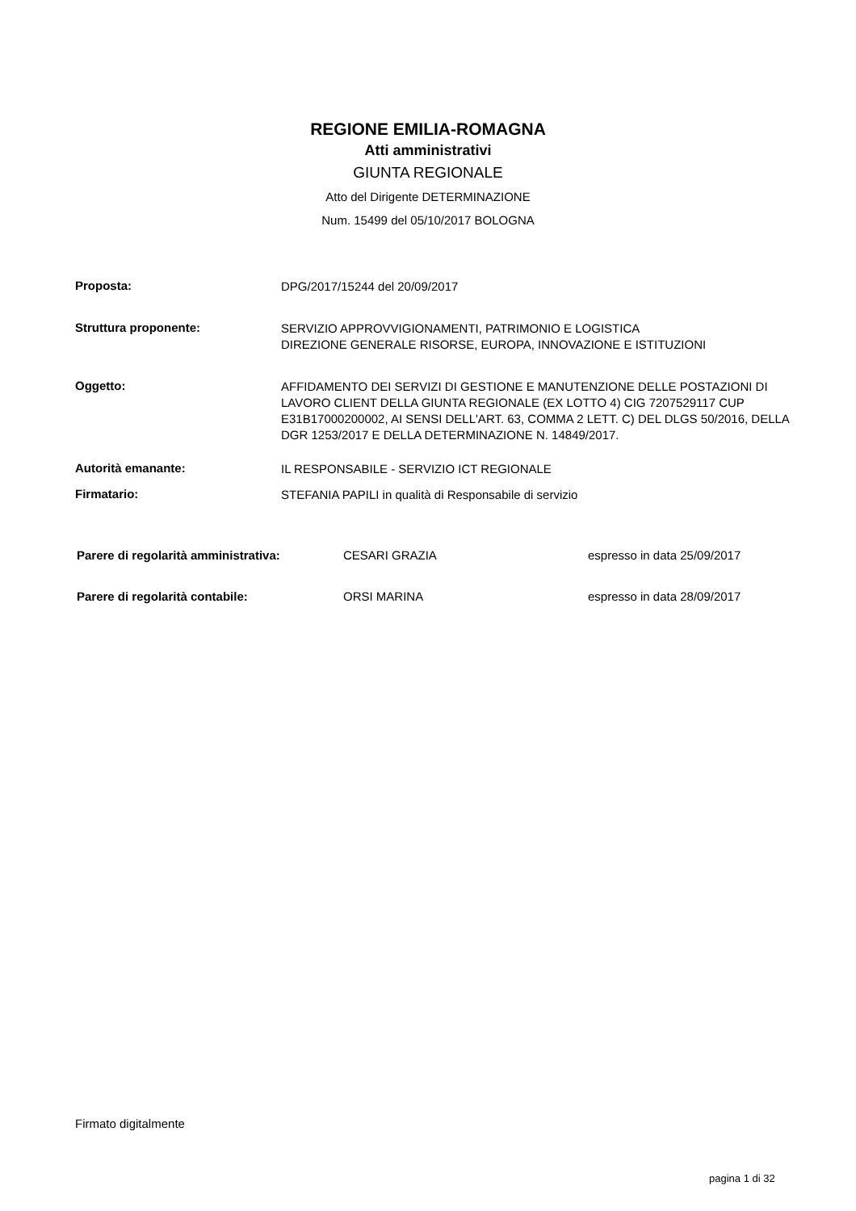REGIONE EMILIA-ROMAGNA
Atti amministrativi
GIUNTA REGIONALE
Atto del Dirigente DETERMINAZIONE
Num. 15499 del 05/10/2017 BOLOGNA
Proposta:
DPG/2017/15244 del 20/09/2017
Struttura proponente:
SERVIZIO APPROVVIGIONAMENTI, PATRIMONIO E LOGISTICA
DIREZIONE GENERALE RISORSE, EUROPA, INNOVAZIONE E ISTITUZIONI
Oggetto:
AFFIDAMENTO DEI SERVIZI DI GESTIONE E MANUTENZIONE DELLE POSTAZIONI DI LAVORO CLIENT DELLA GIUNTA REGIONALE (EX LOTTO 4) CIG 7207529117 CUP E31B17000200002, AI SENSI DELL'ART. 63, COMMA 2 LETT. C) DEL DLGS 50/2016, DELLA DGR 1253/2017 E DELLA DETERMINAZIONE N. 14849/2017.
Autorità emanante:
IL RESPONSABILE - SERVIZIO ICT REGIONALE
Firmatario:
STEFANIA PAPILI in qualità di Responsabile di servizio
Parere di regolarità amministrativa: CESARI GRAZIA espresso in data 25/09/2017
Parere di regolarità contabile: ORSI MARINA espresso in data 28/09/2017
Firmato digitalmente
pagina 1 di 32